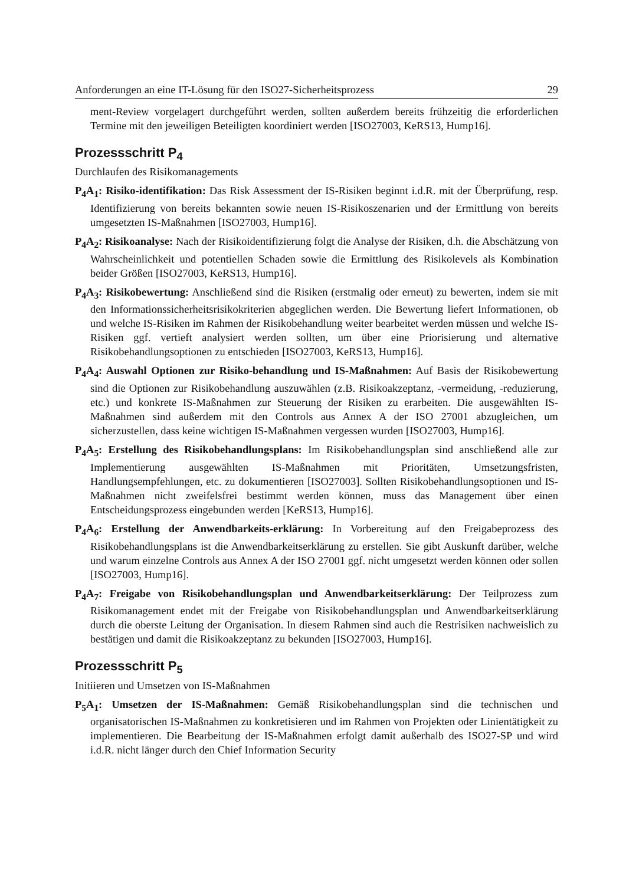Anforderungen an eine IT-Lösung für den ISO27-Sicherheitsprozess 29
ment-Review vorgelagert durchgeführt werden, sollten außerdem bereits frühzeitig die erforderlichen Termine mit den jeweiligen Beteiligten koordiniert werden [ISO27003, KeRS13, Hump16].
Prozessschritt P<sub>4</sub>
Durchlaufen des Risikomanagements
P<sub>4</sub>A<sub>1</sub>: Risiko-identifikation: Das Risk Assessment der IS-Risiken beginnt i.d.R. mit der Überprüfung, resp. Identifizierung von bereits bekannten sowie neuen IS-Risikoszenarien und der Ermittlung von bereits umgesetzten IS-Maßnahmen [ISO27003, Hump16].
P<sub>4</sub>A<sub>2</sub>: Risikoanalyse: Nach der Risikoidentifizierung folgt die Analyse der Risiken, d.h. die Abschätzung von Wahrscheinlichkeit und potentiellen Schaden sowie die Ermittlung des Risikolevels als Kombination beider Größen [ISO27003, KeRS13, Hump16].
P<sub>4</sub>A<sub>3</sub>: Risikobewertung: Anschließend sind die Risiken (erstmalig oder erneut) zu bewerten, indem sie mit den Informationssicherheitsrisikokriterien abgeglichen werden. Die Bewertung liefert Informationen, ob und welche IS-Risiken im Rahmen der Risikobehandlung weiter bearbeitet werden müssen und welche IS-Risiken ggf. vertieft analysiert werden sollten, um über eine Priorisierung und alternative Risikobehandlungsoptionen zu entschieden [ISO27003, KeRS13, Hump16].
P<sub>4</sub>A<sub>4</sub>: Auswahl Optionen zur Risiko-behandlung und IS-Maßnahmen: Auf Basis der Risikobewertung sind die Optionen zur Risikobehandlung auszuwählen (z.B. Risikoakzeptanz, -vermeidung, -reduzierung, etc.) und konkrete IS-Maßnahmen zur Steuerung der Risiken zu erarbeiten. Die ausgewählten IS-Maßnahmen sind außerdem mit den Controls aus Annex A der ISO 27001 abzugleichen, um sicherzustellen, dass keine wichtigen IS-Maßnahmen vergessen wurden [ISO27003, Hump16].
P<sub>4</sub>A<sub>5</sub>: Erstellung des Risikobehandlungsplans: Im Risikobehandlungsplan sind anschließend alle zur Implementierung ausgewählten IS-Maßnahmen mit Prioritäten, Umsetzungsfristen, Handlungsempfehlungen, etc. zu dokumentieren [ISO27003]. Sollten Risikobehandlungsoptionen und IS-Maßnahmen nicht zweifelsfrei bestimmt werden können, muss das Management über einen Entscheidungsprozess eingebunden werden [KeRS13, Hump16].
P<sub>4</sub>A<sub>6</sub>: Erstellung der Anwendbarkeits-erklärung: In Vorbereitung auf den Freigabeprozess des Risikobehandlungsplans ist die Anwendbarkeitserklärung zu erstellen. Sie gibt Auskunft darüber, welche und warum einzelne Controls aus Annex A der ISO 27001 ggf. nicht umgesetzt werden können oder sollen [ISO27003, Hump16].
P<sub>4</sub>A<sub>7</sub>: Freigabe von Risikobehandlungsplan und Anwendbarkeitserklärung: Der Teilprozess zum Risikomanagement endet mit der Freigabe von Risikobehandlungsplan und Anwendbarkeitserklärung durch die oberste Leitung der Organisation. In diesem Rahmen sind auch die Restrisiken nachweislich zu bestätigen und damit die Risikoakzeptanz zu bekunden [ISO27003, Hump16].
Prozessschritt P<sub>5</sub>
Initiieren und Umsetzen von IS-Maßnahmen
P<sub>5</sub>A<sub>1</sub>: Umsetzen der IS-Maßnahmen: Gemäß Risikobehandlungsplan sind die technischen und organisatorischen IS-Maßnahmen zu konkretisieren und im Rahmen von Projekten oder Linientätigkeit zu implementieren. Die Bearbeitung der IS-Maßnahmen erfolgt damit außerhalb des ISO27-SP und wird i.d.R. nicht länger durch den Chief Information Security